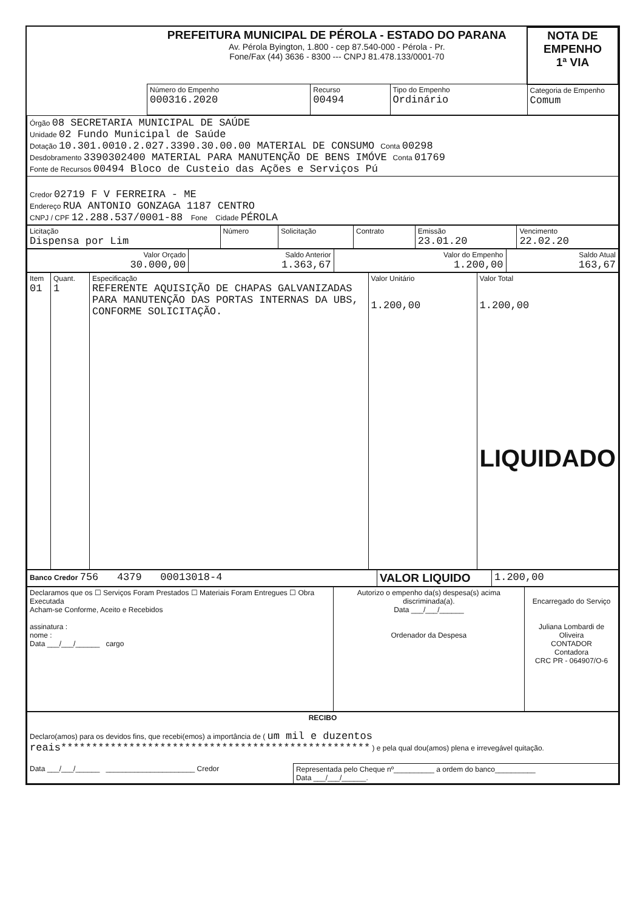| | PREFEITURA MUNICIPAL DE PÉROLA - ESTADO DO PARANA Av. Pérola Byington, 1.800 - cep 87.540-000 - Pérola - Pr. Fone/Fax (44) 3636 - 8300 --- CNPJ 81.478.133/0001-70 | | | NOTA DE EMPENHO 1ª VIA |
| | Número do Empenho 000316.2020 | Recurso 00494 | Tipo do Empenho Ordinário | Categoria de Empenho Comum |
| Órgão 08 SECRETARIA MUNICIPAL DE SAÚDE Unidade 02 Fundo Municipal de Saúde Dotação 10.301.0010.2.027.3390.30.00.00 MATERIAL DE CONSUMO Conta 00298 Desdobramento 3390302400 MATERIAL PARA MANUTENÇÃO DE BENS IMÓVE Conta 01769 Fonte de Recursos 00494 Bloco de Custeio das Ações e Serviços Pú |
| Credor 02719 F V FERREIRA - ME Endereço RUA ANTONIO GONZAGA 1187 CENTRO CNPJ / CPF 12.288.537/0001-88 Fone Cidade PÉROLA |
| Licitação Dispensa por Lim | Número | Solicitação | Contrato | Emissão 23.01.20 | Vencimento 22.02.20 |
| Valor Orçado 30.000,00 | Saldo Anterior 1.363,67 | Valor do Empenho 1.200,00 | Saldo Atual 163,67 |
| Item 01 | Quant. 1 | Especificação REFERENTE AQUISIÇÃO DE CHAPAS GALVANIZADAS PARA MANUTENÇÃO DAS PORTAS INTERNAS DA UBS, CONFORME SOLICITAÇÃO. | Valor Unitário 1.200,00 | Valor Total 1.200,00 LIQUIDADO |
| Banco Credor 756 4379 00013018-4 | VALOR LIQUIDO | 1.200,00 |
| Declaramos que os ☐ Serviços Foram Prestados ☐ Materiais Foram Entregues ☐ Obra Executada Acham-se Conforme, Aceito e Recebidos assinatura : nome : Data ___/___/______ cargo | Autorizo o empenho da(s) despesa(s) acima discriminada(a). Data ___/___/______ Ordenador da Despesa | Encarregado do Serviço Juliana Lombardi de Oliveira CONTADOR Contadora CRC PR - 064907/O-6 |
| RECIBO Declaro(amos) para os devidos fins, que recebi(emos) a importância de ( um mil e duzentos reais************************************************** ) e pela qual dou(amos) plena e irrevegável quitação. | |
| Data ___/___/______ ______________________ Credor | Representada pelo Cheque nº__________ a ordem do banco__________ Data ___/___/______. |